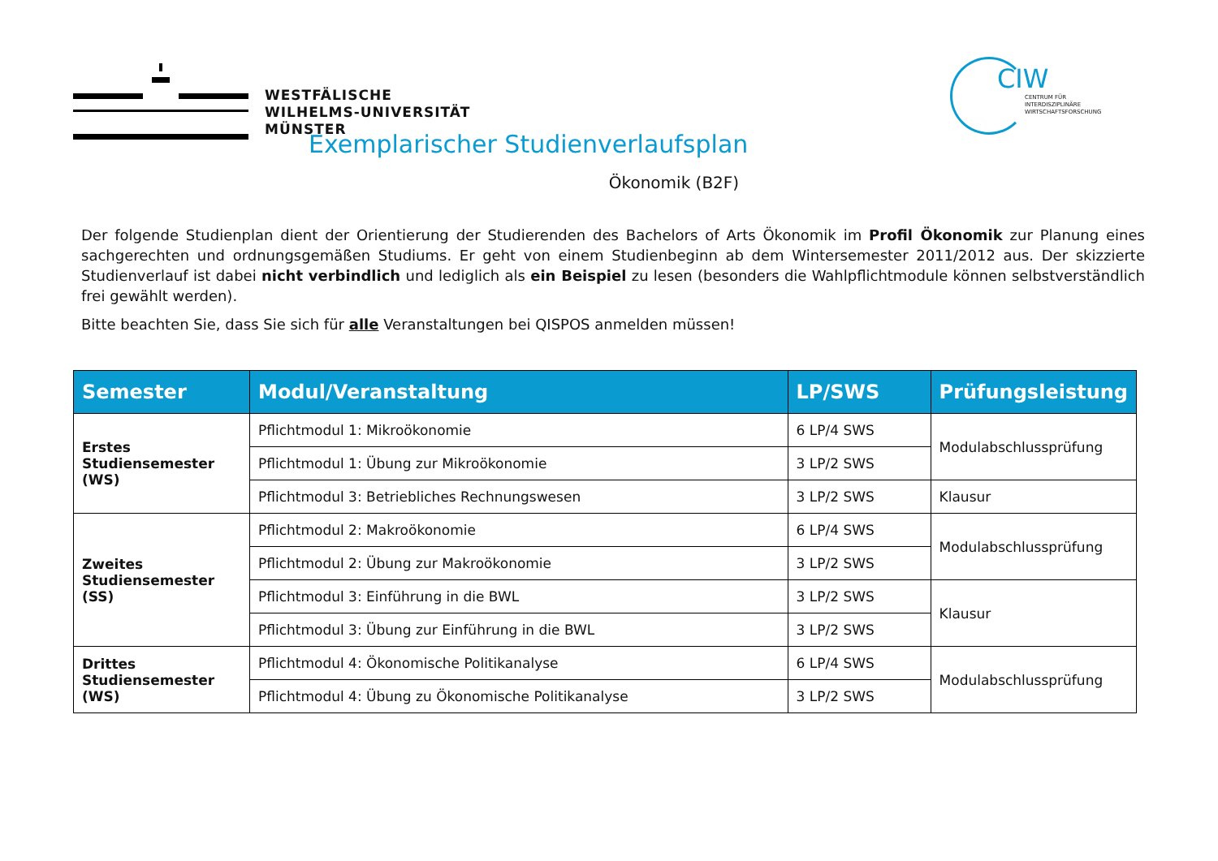WESTFÄLISCHE
WILHELMS-UNIVERSITÄT
MÜNSTER
CIW
CENTRUM FÜR
INTERDISZIPLINÄRE
WIRTSCHAFTSFORSCHUNG
Exemplarischer Studienverlaufsplan
Ökonomik (B2F)
Der folgende Studienplan dient der Orientierung der Studierenden des Bachelors of Arts Ökonomik im Profil Ökonomik zur Planung eines sachgerechten und ordnungsgemäßen Studiums. Er geht von einem Studienbeginn ab dem Wintersemester 2011/2012 aus. Der skizzierte Studienverlauf ist dabei nicht verbindlich und lediglich als ein Beispiel zu lesen (besonders die Wahlpflichtmodule können selbstverständlich frei gewählt werden).
Bitte beachten Sie, dass Sie sich für alle Veranstaltungen bei QISPOS anmelden müssen!
| Semester | Modul/Veranstaltung | LP/SWS | Prüfungsleistung |
| --- | --- | --- | --- |
| Erstes Studiensemester (WS) | Pflichtmodul 1: Mikroökonomie | 6 LP/4 SWS | Modulabschlussprüfung |
| | Pflichtmodul 1: Übung zur Mikroökonomie | 3 LP/2 SWS | |
| | Pflichtmodul 3: Betriebliches Rechnungswesen | 3 LP/2 SWS | Klausur |
| Zweites Studiensemester (SS) | Pflichtmodul 2: Makroökonomie | 6 LP/4 SWS | Modulabschlussprüfung |
| | Pflichtmodul 2: Übung zur Makroökonomie | 3 LP/2 SWS | |
| | Pflichtmodul 3: Einführung in die BWL | 3 LP/2 SWS | Klausur |
| | Pflichtmodul 3: Übung zur Einführung in die BWL | 3 LP/2 SWS | |
| Drittes Studiensemester (WS) | Pflichtmodul 4: Ökonomische Politikanalyse | 6 LP/4 SWS | Modulabschlussprüfung |
| | Pflichtmodul 4: Übung zu Ökonomische Politikanalyse | 3 LP/2 SWS | |